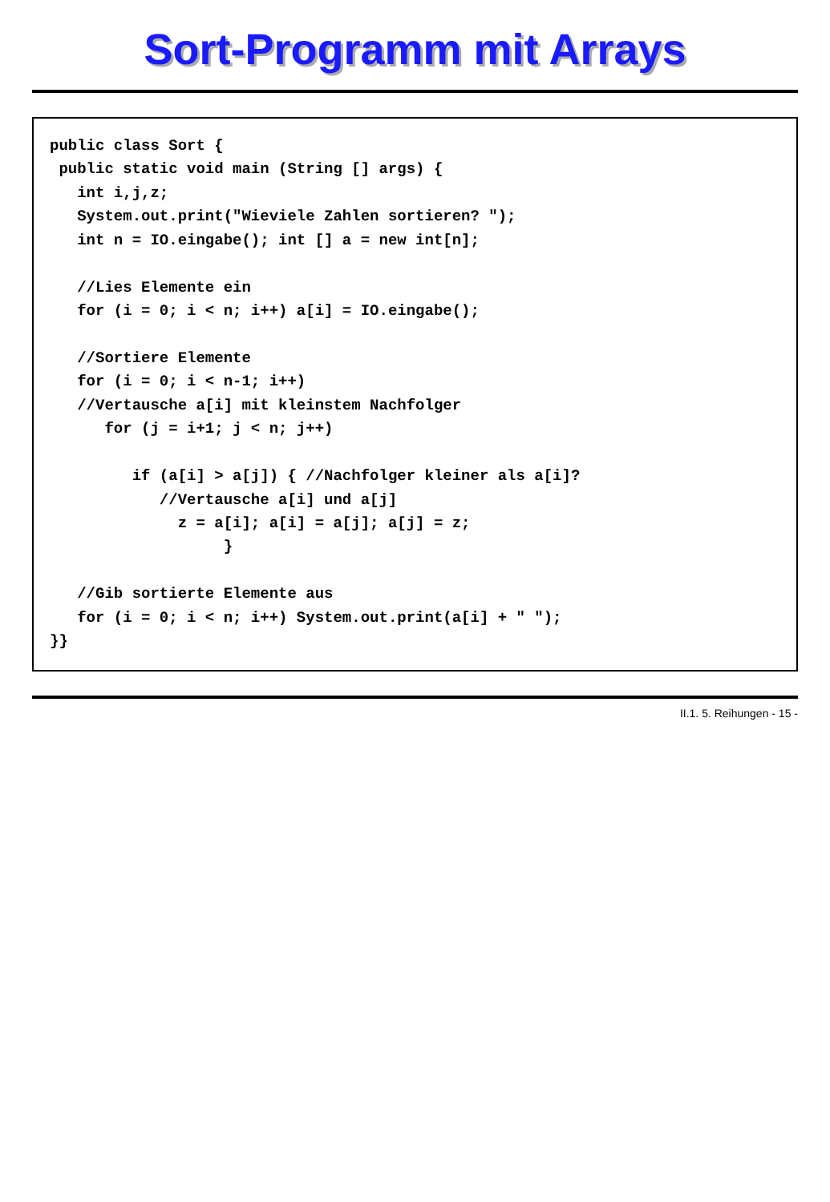Sort-Programm mit Arrays
public class Sort {
 public static void main (String [] args) {
   int i,j,z;
   System.out.print("Wieviele Zahlen sortieren? ");
   int n = IO.eingabe(); int [] a = new int[n];

   //Lies Elemente ein
   for (i = 0; i < n; i++) a[i] = IO.eingabe();

   //Sortiere Elemente
   for (i = 0; i < n-1; i++)
   //Vertausche a[i] mit kleinstem Nachfolger
      for (j = i+1; j < n; j++)

         if (a[i] > a[j]) { //Nachfolger kleiner als a[i]?
            //Vertausche a[i] und a[j]
              z = a[i]; a[i] = a[j]; a[j] = z;
                   }

   //Gib sortierte Elemente aus
   for (i = 0; i < n; i++) System.out.print(a[i] + " ");
}}
II.1. 5. Reihungen - 15 -